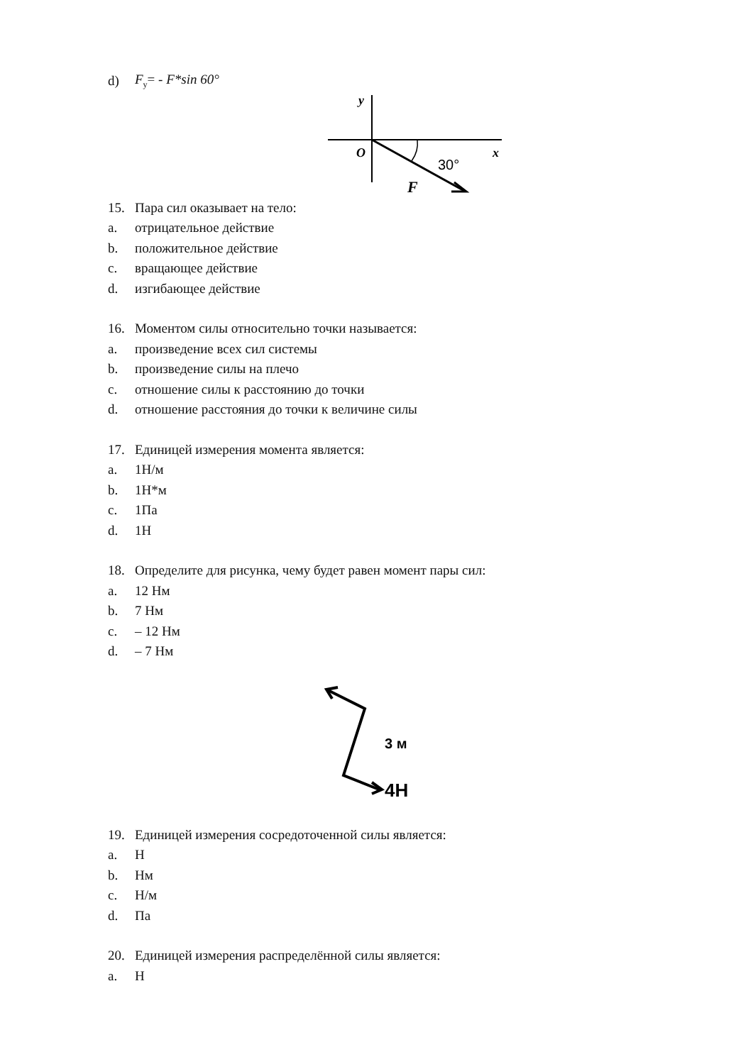d) F<sub>y</sub>= - F*sin 60°
y
O
x
30°
F
15. Пара сил оказывает на тело:
a. отрицательное действие
b. положительное действие
c. вращающее действие
d. изгибающее действие
16. Моментом силы относительно точки называется:
a. произведение всех сил системы
b. произведение силы на плечо
c. отношение силы к расстоянию до точки
d. отношение расстояния до точки к величине силы
17. Единицей измерения момента является:
a. 1Н/м
b. 1Н*м
c. 1Па
d. 1Н
18. Определите для рисунка, чему будет равен момент пары сил:
a. 12 Нм
b. 7 Нм
c. – 12 Нм
d. – 7 Нм
3 м
4Н
19. Единицей измерения сосредоточенной силы является:
a. Н
b. Нм
c. Н/м
d. Па
20. Единицей измерения распределённой силы является:
a. Н